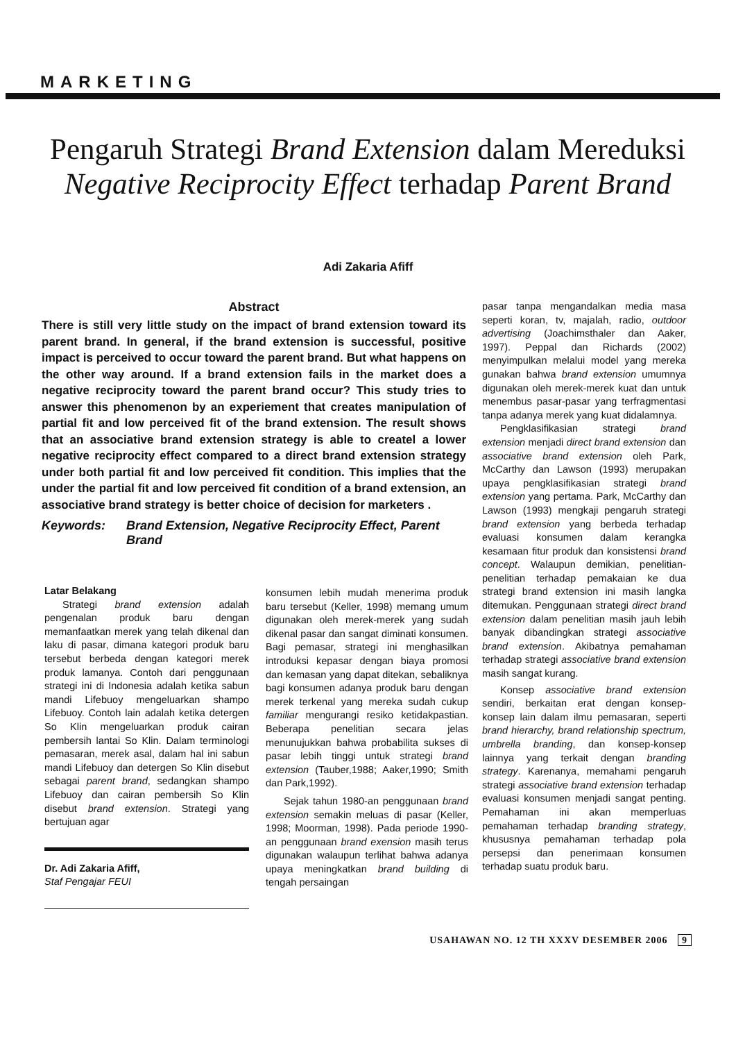MARKETING
Pengaruh Strategi Brand Extension dalam Mereduksi Negative Reciprocity Effect terhadap Parent Brand
Adi Zakaria Afiff
Abstract
There is still very little study on the impact of brand extension toward its parent brand. In general, if the brand extension is successful, positive impact is perceived to occur toward the parent brand. But what happens on the other way around. If a brand extension fails in the market does a negative reciprocity toward the parent brand occur? This study tries to answer this phenomenon by an experiement that creates manipulation of partial fit and low perceived fit of the brand extension. The result shows that an associative brand extension strategy is able to createl a lower negative reciprocity effect compared to a direct brand extension strategy under both partial fit and low perceived fit condition. This implies that the under the partial fit and low perceived fit condition of a brand extension, an associative brand strategy is better choice of decision for marketers .
Keywords: Brand Extension, Negative Reciprocity Effect, Parent Brand
Latar Belakang
Strategi brand extension adalah pengenalan produk baru dengan memanfaatkan merek yang telah dikenal dan laku di pasar, dimana kategori produk baru tersebut berbeda dengan kategori merek produk lamanya. Contoh dari penggunaan strategi ini di Indonesia adalah ketika sabun mandi Lifebuoy mengeluarkan shampo Lifebuoy. Contoh lain adalah ketika detergen So Klin mengeluarkan produk cairan pembersih lantai So Klin. Dalam terminologi pemasaran, merek asal, dalam hal ini sabun mandi Lifebuoy dan detergen So Klin disebut sebagai parent brand, sedangkan shampo Lifebuoy dan cairan pembersih So Klin disebut brand extension. Strategi yang bertujuan agar
Dr. Adi Zakaria Afiff,
Staf Pengajar FEUI
konsumen lebih mudah menerima produk baru tersebut (Keller, 1998) memang umum digunakan oleh merek-merek yang sudah dikenal pasar dan sangat diminati konsumen. Bagi pemasar, strategi ini menghasilkan introduksi kepasar dengan biaya promosi dan kemasan yang dapat ditekan, sebaliknya bagi konsumen adanya produk baru dengan merek terkenal yang mereka sudah cukup familiar mengurangi resiko ketidakpastian. Beberapa penelitian secara jelas menunujukkan bahwa probabilita sukses di pasar lebih tinggi untuk strategi brand extension (Tauber,1988; Aaker,1990; Smith dan Park,1992).
Sejak tahun 1980-an penggunaan brand extension semakin meluas di pasar (Keller, 1998; Moorman, 1998). Pada periode 1990-an penggunaan brand exension masih terus digunakan walaupun terlihat bahwa adanya upaya meningkatkan brand building di tengah persaingan
pasar tanpa mengandalkan media masa seperti koran, tv, majalah, radio, outdoor advertising (Joachimsthaler dan Aaker, 1997). Peppal dan Richards (2002) menyimpulkan melalui model yang mereka gunakan bahwa brand extension umumnya digunakan oleh merek-merek kuat dan untuk menembus pasar-pasar yang terfragmentasi tanpa adanya merek yang kuat didalamnya.
Pengklasifikasian strategi brand extension menjadi direct brand extension dan associative brand extension oleh Park, McCarthy dan Lawson (1993) merupakan upaya pengklasifikasian strategi brand extension yang pertama. Park, McCarthy dan Lawson (1993) mengkaji pengaruh strategi brand extension yang berbeda terhadap evaluasi konsumen dalam kerangka kesamaan fitur produk dan konsistensi brand concept. Walaupun demikian, penelitian-penelitian terhadap pemakaian ke dua strategi brand extension ini masih langka ditemukan. Penggunaan strategi direct brand extension dalam penelitian masih jauh lebih banyak dibandingkan strategi associative brand extension. Akibatnya pemahaman terhadap strategi associative brand extension masih sangat kurang.
Konsep associative brand extension sendiri, berkaitan erat dengan konsep-konsep lain dalam ilmu pemasaran, seperti brand hierarchy, brand relationship spectrum, umbrella branding, dan konsep-konsep lainnya yang terkait dengan branding strategy. Karenanya, memahami pengaruh strategi associative brand extension terhadap evaluasi konsumen menjadi sangat penting. Pemahaman ini akan memperluas pemahaman terhadap branding strategy, khususnya pemahaman terhadap pola persepsi dan penerimaan konsumen terhadap suatu produk baru.
USAHAWAN NO. 12 TH XXXV DESEMBER 2006 9